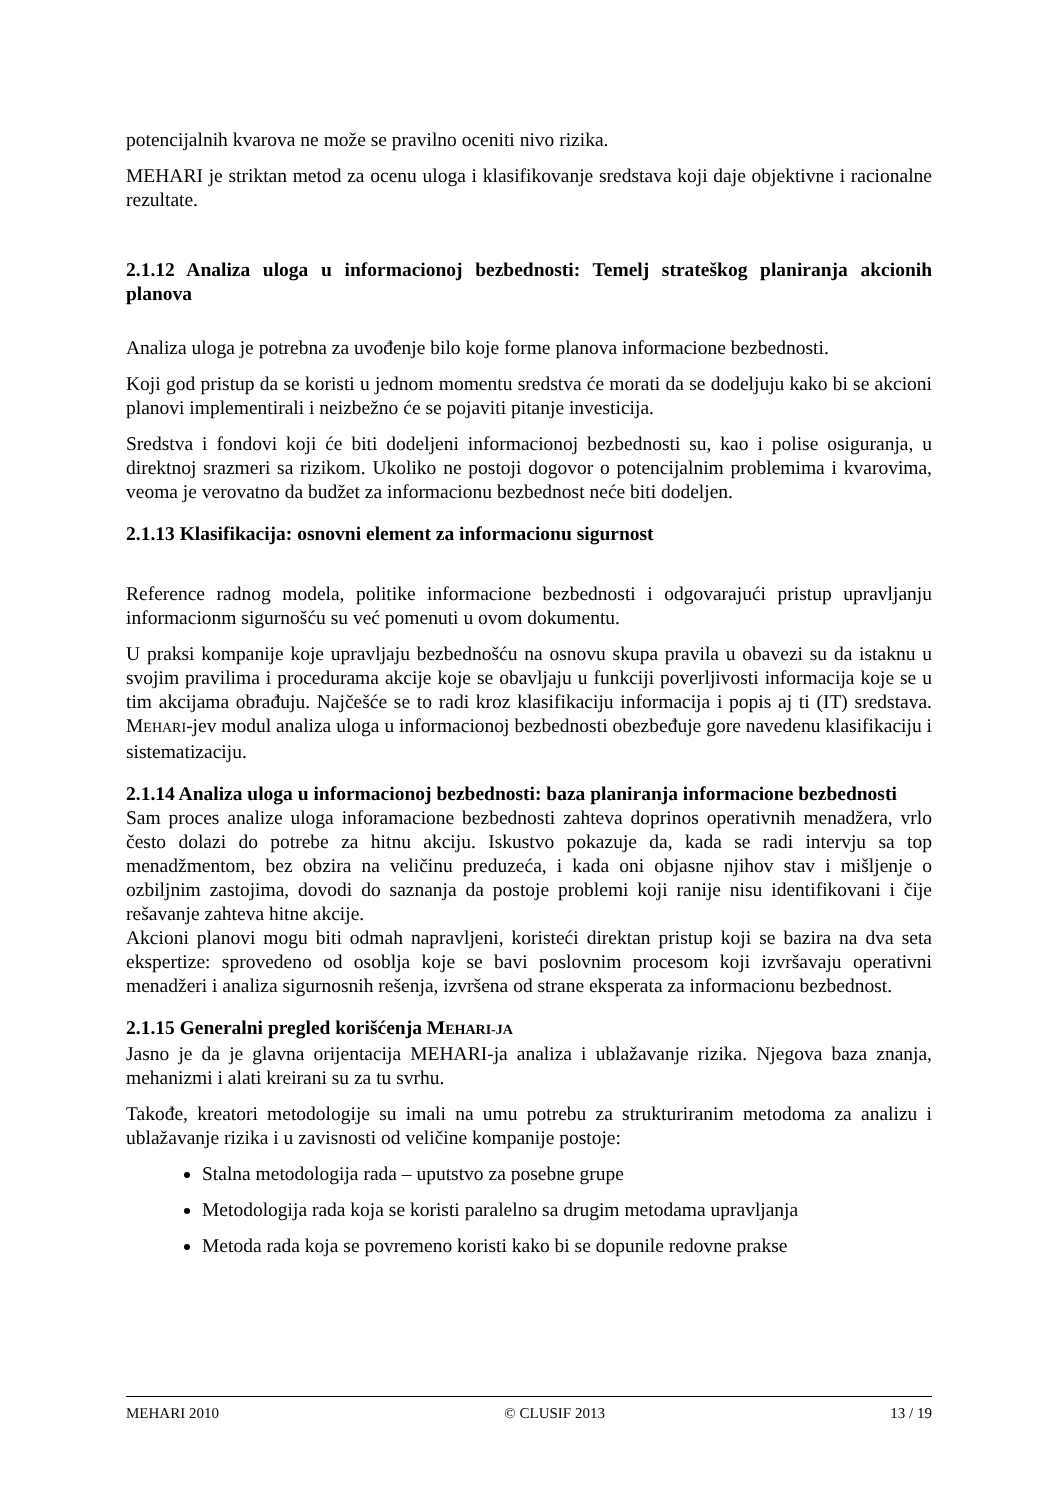potencijalnih kvarova ne može se pravilno oceniti nivo rizika.
MEHARI je striktan metod za ocenu uloga i klasifikovanje sredstava koji daje objektivne i racionalne rezultate.
2.1.12 Analiza uloga u informacionoj bezbednosti: Temelj strateškog planiranja akcionih planova
Analiza uloga je potrebna za uvođenje bilo koje forme planova informacione bezbednosti.
Koji god pristup da se koristi u jednom momentu sredstva će morati da se dodeljuju kako bi se akcioni planovi implementirali i neizbežno će se pojaviti pitanje investicija.
Sredstva i fondovi koji će biti dodeljeni informacionoj bezbednosti su, kao i polise osiguranja, u direktnoj srazmeri sa rizikom. Ukoliko ne postoji dogovor o potencijalnim problemima i kvarovima, veoma je verovatno da budžet za informacionu bezbednost neće biti dodeljen.
2.1.13 Klasifikacija: osnovni element za informacionu sigurnost
Reference radnog modela, politike informacione bezbednosti i odgovarajući pristup upravljanju informacionm sigurnošću su već pomenuti u ovom dokumentu.
U praksi kompanije koje upravljaju bezbednošću na osnovu skupa pravila u obavezi su da istaknu u svojim pravilima i procedurama akcije koje se obavljaju u funkciji poverljivosti informacija koje se u tim akcijama obrađuju. Najčešće se to radi kroz klasifikaciju informacija i popis aj ti (IT) sredstava. MEHARI-jev modul analiza uloga u informacionoj bezbednosti obezbeđuje gore navedenu klasifikaciju i sistematizaciju.
2.1.14 Analiza uloga u informacionoj bezbednosti: baza planiranja informacione bezbednosti
Sam proces analize uloga inforamacione bezbednosti zahteva doprinos operativnih menadžera, vrlo često dolazi do potrebe za hitnu akciju. Iskustvo pokazuje da, kada se radi intervju sa top menadžmentom, bez obzira na veličinu preduzeća, i kada oni objasne njihov stav i mišljenje o ozbiljnim zastojima, dovodi do saznanja da postoje problemi koji ranije nisu identifikovani i čije rešavanje zahteva hitne akcije.
Akcioni planovi mogu biti odmah napravljeni, koristeći direktan pristup koji se bazira na dva seta ekspertize: sprovedeno od osoblja koje se bavi poslovnim procesom koji izvršavaju operativni menadžeri i analiza sigurnosnih rešenja, izvršena od strane eksperata za informacionu bezbednost.
2.1.15 Generalni pregled korišćenja MEHARI-JA
Jasno je da je glavna orijentacija MEHARI-ja analiza i ublažavanje rizika. Njegova baza znanja, mehanizmi i alati kreirani su za tu svrhu.
Takođe, kreatori metodologije su imali na umu potrebu za strukturiranim metodoma za analizu i ublažavanje rizika i u zavisnosti od veličine kompanije postoje:
Stalna metodologija rada – uputstvo za posebne grupe
Metodologija rada koja se koristi paralelno sa drugim metodama upravljanja
Metoda rada koja se povremeno koristi kako bi se dopunile redovne prakse
MEHARI 2010 © CLUSIF 2013 13 / 19